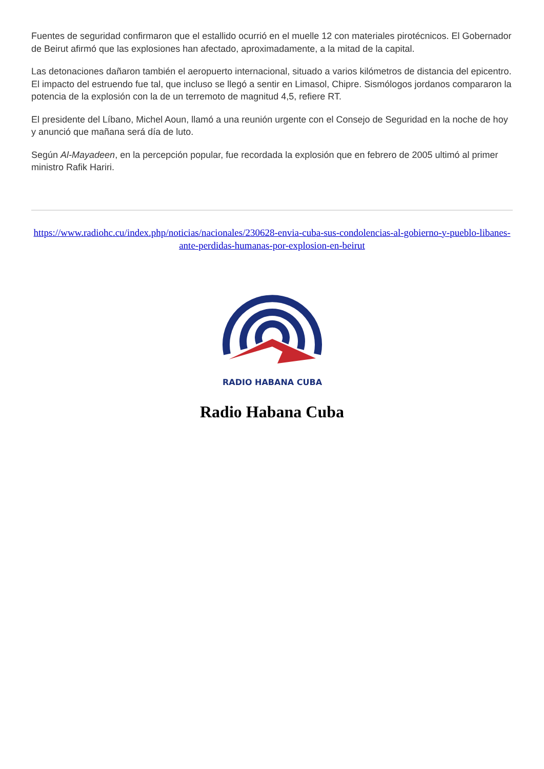Fuentes de seguridad confirmaron que el estallido ocurrió en el muelle 12 con materiales pirotécnicos. El Gobernador de Beirut afirmó que las explosiones han afectado, aproximadamente, a la mitad de la capital.
Las detonaciones dañaron también el aeropuerto internacional, situado a varios kilómetros de distancia del epicentro. El impacto del estruendo fue tal, que incluso se llegó a sentir en Limasol, Chipre. Sismólogos jordanos compararon la potencia de la explosión con la de un terremoto de magnitud 4,5, refiere RT.
El presidente del Líbano, Michel Aoun, llamó a una reunión urgente con el Consejo de Seguridad en la noche de hoy y anunció que mañana será día de luto.
Según Al-Mayadeen, en la percepción popular, fue recordada la explosión que en febrero de 2005 ultimó al primer ministro Rafik Hariri.
https://www.radiohc.cu/index.php/noticias/nacionales/230628-envia-cuba-sus-condolencias-al-gobierno-y-pueblo-libanes-ante-perdidas-humanas-por-explosion-en-beirut
RADIO HABANA CUBA
Radio Habana Cuba